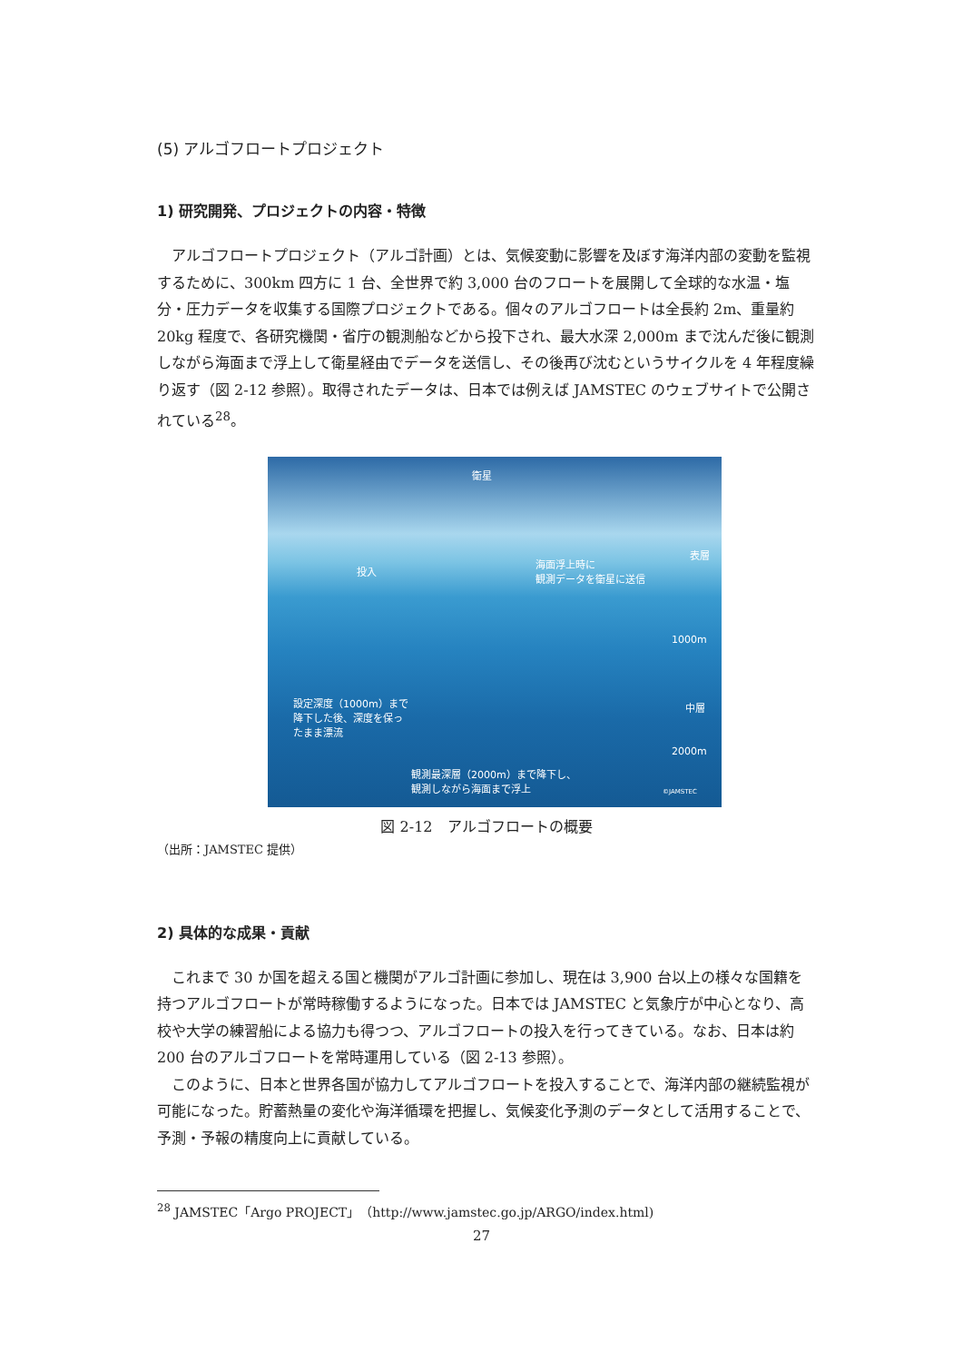(5) アルゴフロートプロジェクト
1) 研究開発、プロジェクトの内容・特徴
アルゴフロートプロジェクト（アルゴ計画）とは、気候変動に影響を及ぼす海洋内部の変動を監視するために、300km 四方に 1 台、全世界で約 3,000 台のフロートを展開して全球的な水温・塩分・圧力データを収集する国際プロジェクトである。個々のアルゴフロートは全長約 2m、重量約 20kg 程度で、各研究機関・省庁の観測船などから投下され、最大水深 2,000m まで沈んだ後に観測しながら海面まで浮上して衛星経由でデータを送信し、その後再び沈むというサイクルを 4 年程度繰り返す（図 2-12 参照）。取得されたデータは、日本では例えば JAMSTEC のウェブサイトで公開されている<sup>28</sup>。
衛星
投入
海面浮上時に
観測データを衛星に送信
表層
1000m
設定深度（1000m）まで
降下した後、深度を保っ
たまま漂流
中層
2000m
観測最深層（2000m）まで降下し、
観測しながら海面まで浮上
©JAMSTEC
図 2-12　アルゴフロートの概要
（出所：JAMSTEC 提供）
2) 具体的な成果・貢献
これまで 30 か国を超える国と機関がアルゴ計画に参加し、現在は 3,900 台以上の様々な国籍を持つアルゴフロートが常時稼働するようになった。日本では JAMSTEC と気象庁が中心となり、高校や大学の練習船による協力も得つつ、アルゴフロートの投入を行ってきている。なお、日本は約 200 台のアルゴフロートを常時運用している（図 2-13 参照）。
このように、日本と世界各国が協力してアルゴフロートを投入することで、海洋内部の継続監視が可能になった。貯蓄熱量の変化や海洋循環を把握し、気候変化予測のデータとして活用することで、予測・予報の精度向上に貢献している。
<sup>28</sup> JAMSTEC「Argo PROJECT」（http://www.jamstec.go.jp/ARGO/index.html)
27